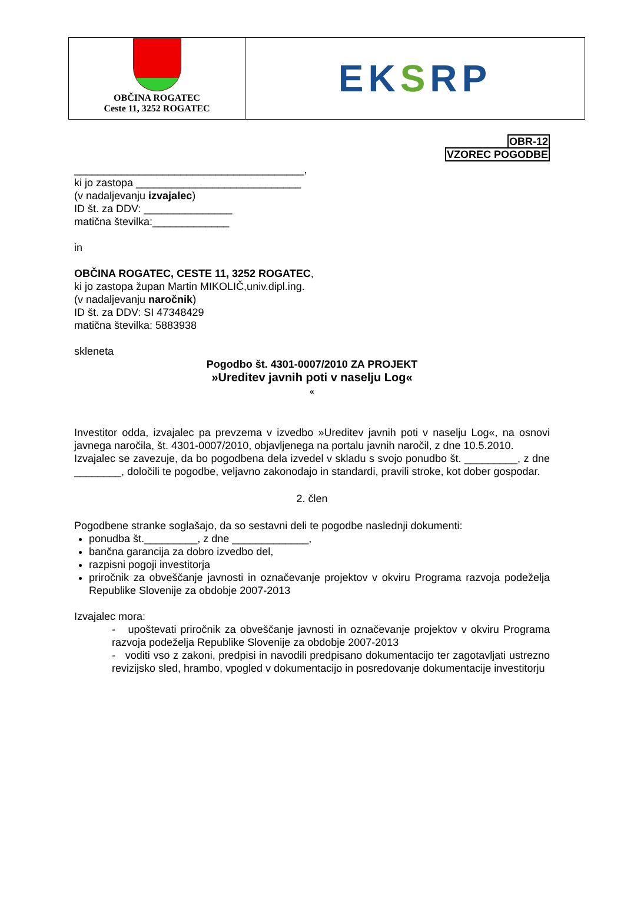OBČINA ROGATEC
Ceste 11, 3252 ROGATEC
EK S RP
OBR-12
VZOREC POGODBE
_______________________________________,
ki jo zastopa ____________________________
(v nadaljevanju izvajalec)
ID št. za DDV: _______________
matična številka:_____________
in
OBČINA ROGATEC, CESTE 11, 3252 ROGATEC,
ki jo zastopa župan Martin MIKOLIČ,univ.dipl.ing.
(v nadaljevanju naročnik)
ID št. za DDV: SI 47348429
matična številka: 5883938
skleneta
Pogodbo št. 4301-0007/2010 ZA PROJEKT
»Ureditev javnih poti v naselju Log«
«
Investitor odda, izvajalec pa prevzema v izvedbo »Ureditev javnih poti v naselju Log«, na osnovi javnega naročila, št. 4301-0007/2010, objavljenega na portalu javnih naročil, z dne 10.5.2010.
Izvajalec se zavezuje, da bo pogodbena dela izvedel v skladu s svojo ponudbo št. _________, z dne ________, določili te pogodbe, veljavno zakonodajo in standardi, pravili stroke, kot dober gospodar.
2. člen
Pogodbene stranke soglašajo, da so sestavni deli te pogodbe naslednji dokumenti:
ponudba št._________, z dne _____________,
bančna garancija za dobro izvedbo del,
razpisni pogoji investitorja
priročnik za obveščanje javnosti in označevanje projektov v okviru Programa razvoja podeželja Republike Slovenije za obdobje 2007-2013
Izvajalec mora:
- upoštevati priročnik za obveščanje javnosti in označevanje projektov v okviru Programa razvoja podeželja Republike Slovenije za obdobje 2007-2013
- voditi vso z zakoni, predpisi in navodili predpisano dokumentacijo ter zagotavljati ustrezno revizijsko sled, hrambo, vpogled v dokumentacijo in posredovanje dokumentacije investitorju